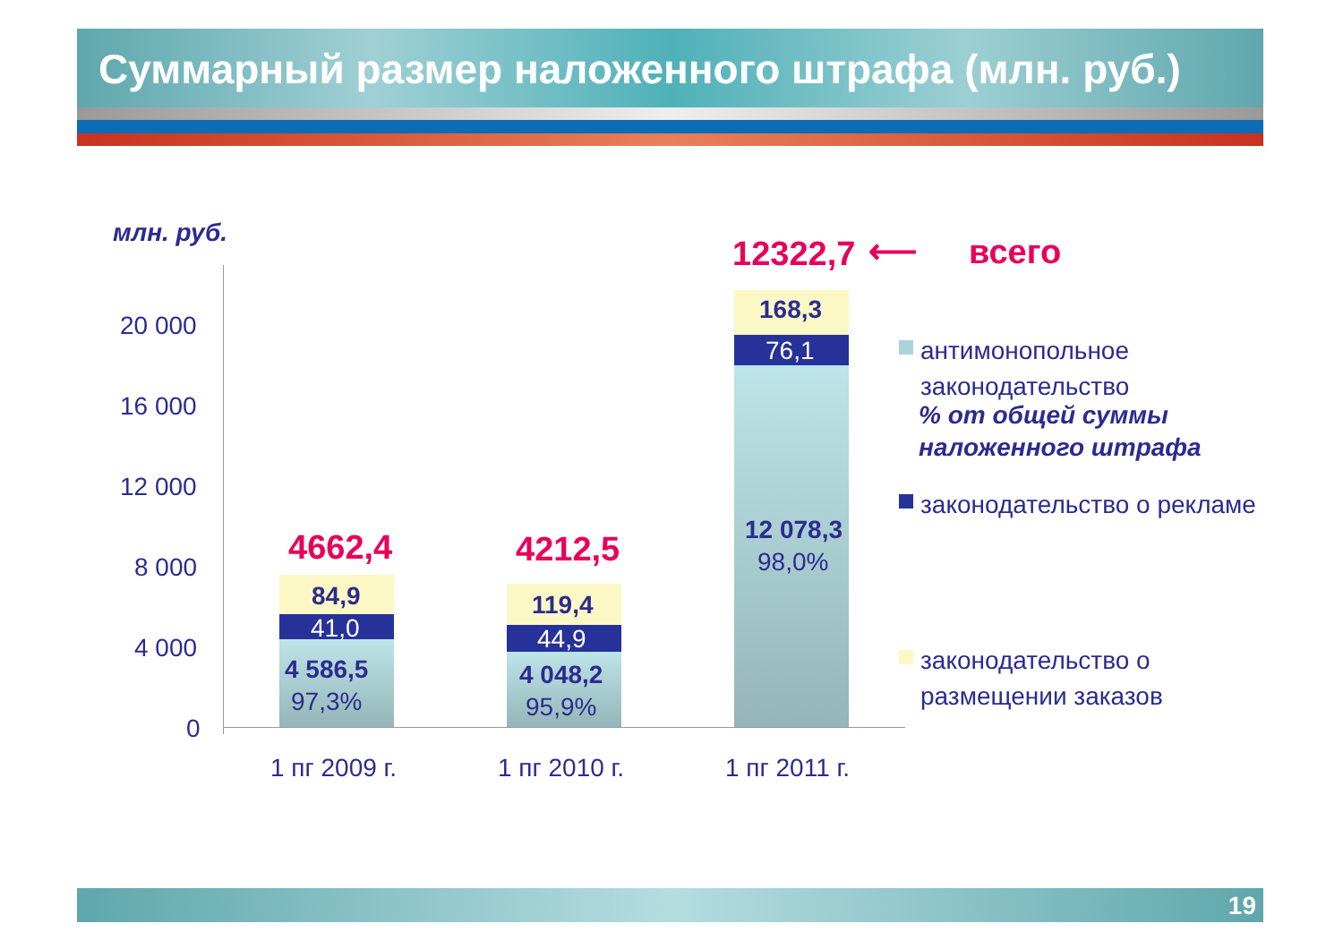Суммарный размер наложенного штрафа (млн. руб.)
млн. руб.
20 000
16 000
12 000
8 000
4 000
0
4662,4
84,9
41,0
4 586,5
97,3%
4212,5
119,4
44,9
4 048,2
95,9%
12322,7 ⟵ всего
168,3
76,1
12 078,3
98,0%
1 пг 2009 г. 1 пг 2010 г. 1 пг 2011 г.
антимонопольное законодательство
% от общей суммы наложенного штрафа
законодательство о рекламе
законодательство о размещении заказов
19